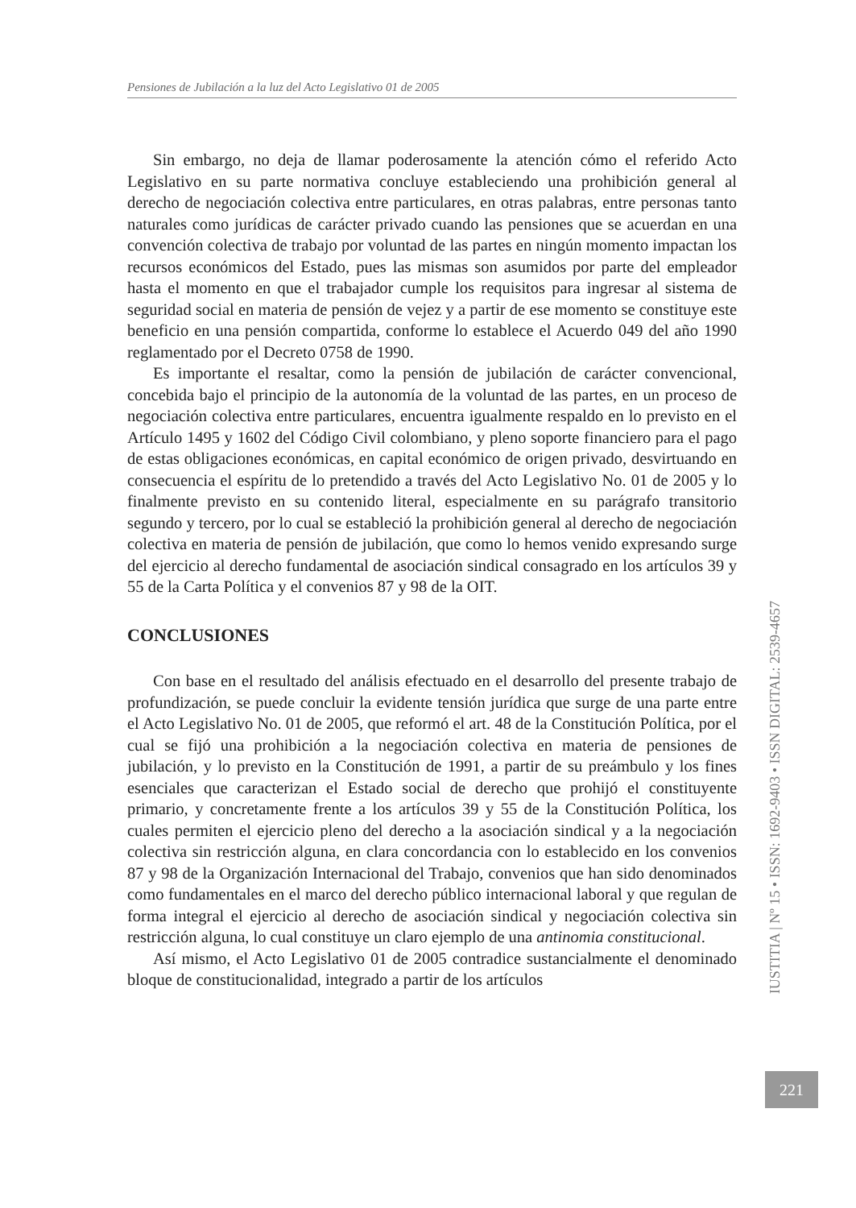Pensiones de Jubilación a la luz del Acto Legislativo 01 de 2005
Sin embargo, no deja de llamar poderosamente la atención cómo el referido Acto Legislativo en su parte normativa concluye estableciendo una prohibición general al derecho de negociación colectiva entre particulares, en otras palabras, entre personas tanto naturales como jurídicas de carácter privado cuando las pensiones que se acuerdan en una convención colectiva de trabajo por voluntad de las partes en ningún momento impactan los recursos económicos del Estado, pues las mismas son asumidos por parte del empleador hasta el momento en que el trabajador cumple los requisitos para ingresar al sistema de seguridad social en materia de pensión de vejez y a partir de ese momento se constituye este beneficio en una pensión compartida, conforme lo establece el Acuerdo 049 del año 1990 reglamentado por el Decreto 0758 de 1990.
Es importante el resaltar, como la pensión de jubilación de carácter convencional, concebida bajo el principio de la autonomía de la voluntad de las partes, en un proceso de negociación colectiva entre particulares, encuentra igualmente respaldo en lo previsto en el Artículo 1495 y 1602 del Código Civil colombiano, y pleno soporte financiero para el pago de estas obligaciones económicas, en capital económico de origen privado, desvirtuando en consecuencia el espíritu de lo pretendido a través del Acto Legislativo No. 01 de 2005 y lo finalmente previsto en su contenido literal, especialmente en su parágrafo transitorio segundo y tercero, por lo cual se estableció la prohibición general al derecho de negociación colectiva en materia de pensión de jubilación, que como lo hemos venido expresando surge del ejercicio al derecho fundamental de asociación sindical consagrado en los artículos 39 y 55 de la Carta Política y el convenios 87 y 98 de la OIT.
CONCLUSIONES
Con base en el resultado del análisis efectuado en el desarrollo del presente trabajo de profundización, se puede concluir la evidente tensión jurídica que surge de una parte entre el Acto Legislativo No. 01 de 2005, que reformó el art. 48 de la Constitución Política, por el cual se fijó una prohibición a la negociación colectiva en materia de pensiones de jubilación, y lo previsto en la Constitución de 1991, a partir de su preámbulo y los fines esenciales que caracterizan el Estado social de derecho que prohijó el constituyente primario, y concretamente frente a los artículos 39 y 55 de la Constitución Política, los cuales permiten el ejercicio pleno del derecho a la asociación sindical y a la negociación colectiva sin restricción alguna, en clara concordancia con lo establecido en los convenios 87 y 98 de la Organización Internacional del Trabajo, convenios que han sido denominados como fundamentales en el marco del derecho público internacional laboral y que regulan de forma integral el ejercicio al derecho de asociación sindical y negociación colectiva sin restricción alguna, lo cual constituye un claro ejemplo de una antinomia constitucional.
Así mismo, el Acto Legislativo 01 de 2005 contradice sustancialmente el denominado bloque de constitucionalidad, integrado a partir de los artículos
IUSTITIA | Nº 15 • ISSN: 1692-9403 • ISSN DIGITAL: 2539-4657
221